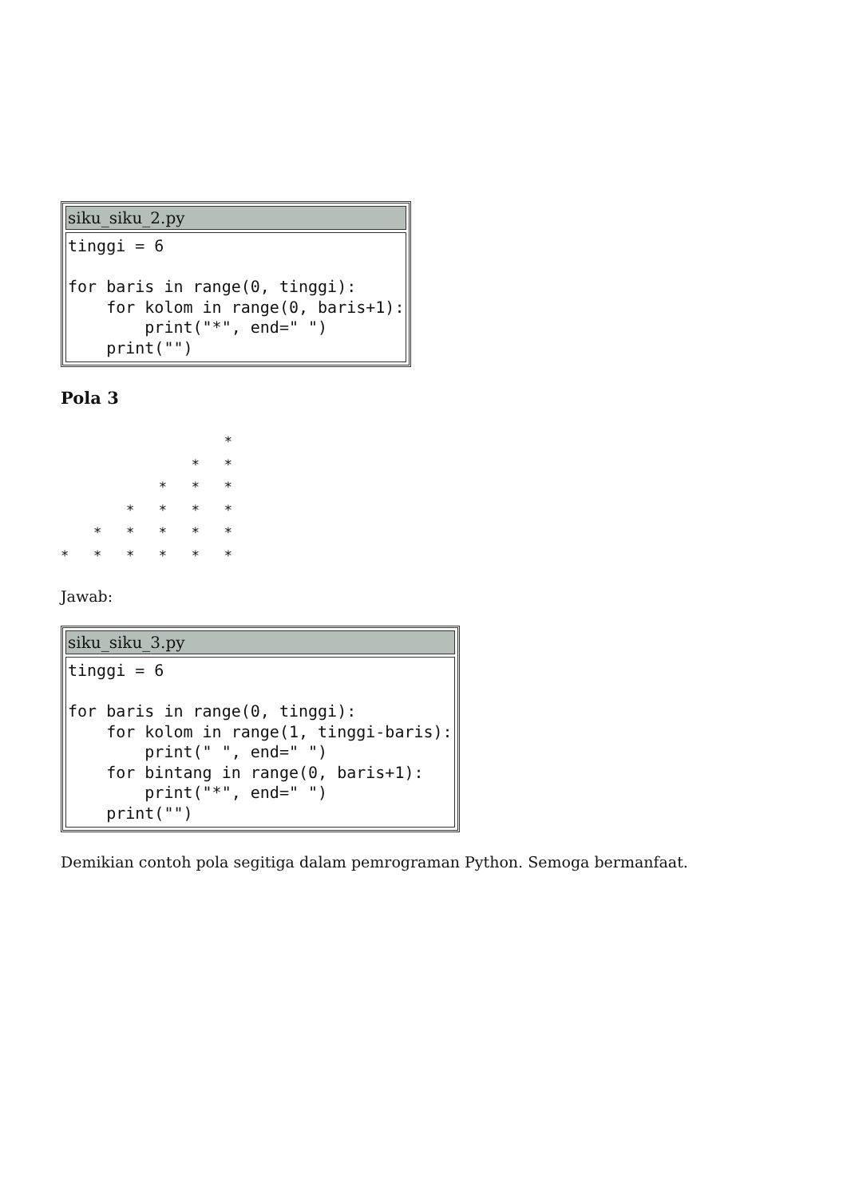| siku_siku_2.py |
| --- |
| tinggi = 6 for baris in range(0, tinggi): for kolom in range(0, baris+1): print("*", end=" ") print("") |
Pola 3
                    *
                *   *
            *   *   *
        *   *   *   *
    *   *   *   *   *
*   *   *   *   *   *
Jawab:
| siku_siku_3.py |
| --- |
| tinggi = 6 for baris in range(0, tinggi): for kolom in range(1, tinggi-baris): print(" ", end=" ") for bintang in range(0, baris+1): print("*", end=" ") print("") |
Demikian contoh pola segitiga dalam pemrograman Python. Semoga bermanfaat.